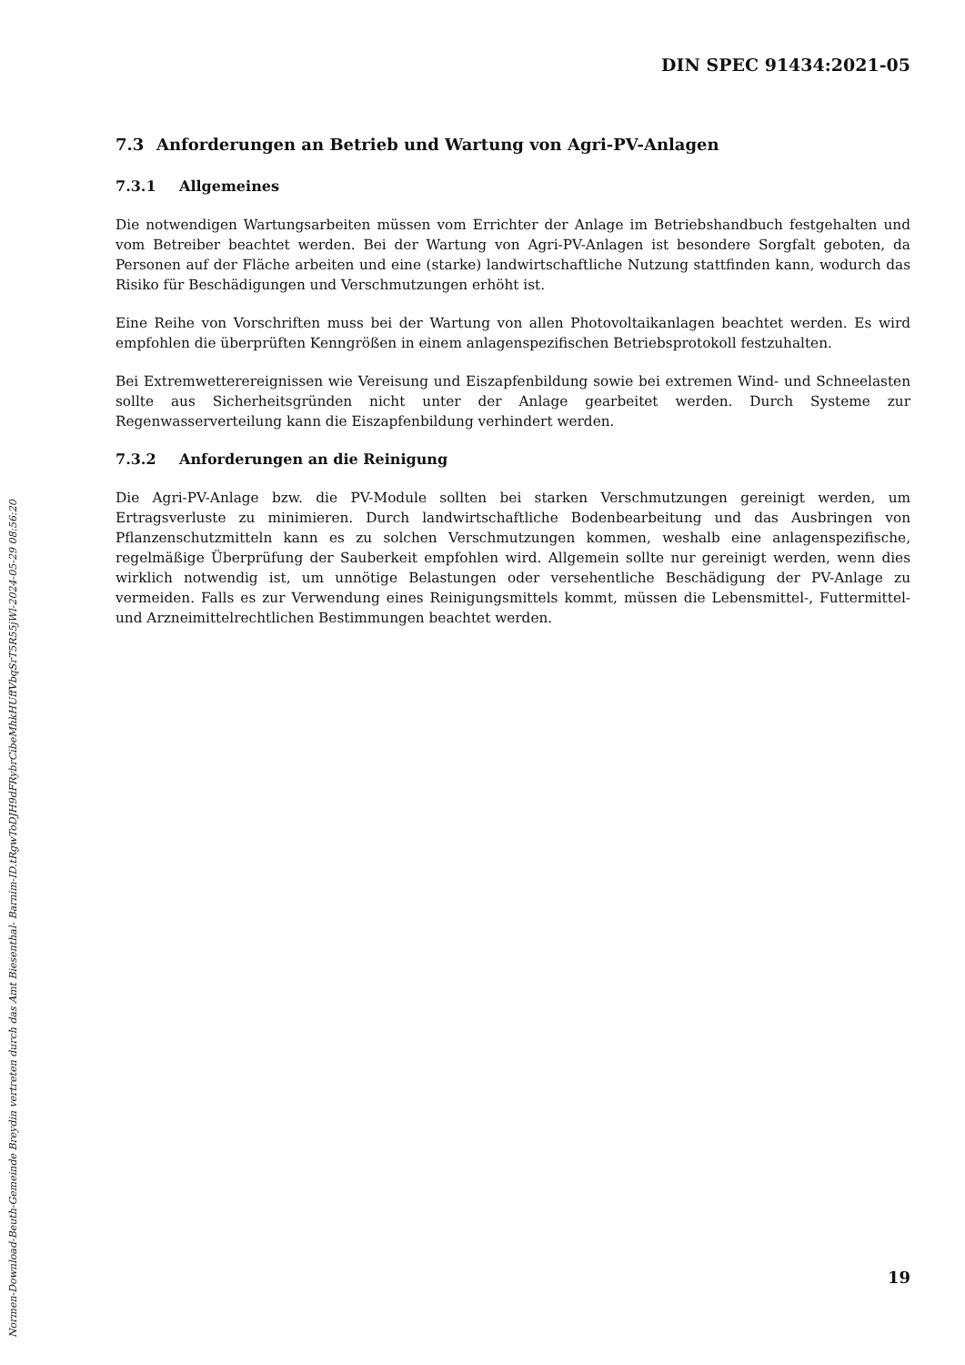DIN SPEC 91434:2021-05
7.3 Anforderungen an Betrieb und Wartung von Agri-PV-Anlagen
7.3.1 Allgemeines
Die notwendigen Wartungsarbeiten müssen vom Errichter der Anlage im Betriebshandbuch festgehalten und vom Betreiber beachtet werden. Bei der Wartung von Agri-PV-Anlagen ist besondere Sorgfalt geboten, da Personen auf der Fläche arbeiten und eine (starke) landwirtschaftliche Nutzung stattfinden kann, wodurch das Risiko für Beschädigungen und Verschmutzungen erhöht ist.
Eine Reihe von Vorschriften muss bei der Wartung von allen Photovoltaikanlagen beachtet werden. Es wird empfohlen die überprüften Kenngrößen in einem anlagenspezifischen Betriebsprotokoll festzuhalten.
Bei Extremwetterereignissen wie Vereisung und Eiszapfenbildung sowie bei extremen Wind- und Schneelasten sollte aus Sicherheitsgründen nicht unter der Anlage gearbeitet werden. Durch Systeme zur Regenwasserverteilung kann die Eiszapfenbildung verhindert werden.
7.3.2 Anforderungen an die Reinigung
Die Agri-PV-Anlage bzw. die PV-Module sollten bei starken Verschmutzungen gereinigt werden, um Ertragsverluste zu minimieren. Durch landwirtschaftliche Bodenbearbeitung und das Ausbringen von Pflanzenschutzmitteln kann es zu solchen Verschmutzungen kommen, weshalb eine anlagenspezifische, regelmäßige Überprüfung der Sauberkeit empfohlen wird. Allgemein sollte nur gereinigt werden, wenn dies wirklich notwendig ist, um unnötige Belastungen oder versehentliche Beschädigung der PV-Anlage zu vermeiden. Falls es zur Verwendung eines Reinigungsmittels kommt, müssen die Lebensmittel-, Futtermittel- und Arzneimittelrechtlichen Bestimmungen beachtet werden.
Normen-Download-Beuth-Gemeinde Breydin vertreten durch das Amt Biesenthal- Barnim-ID.tRgwToDJH9dFRybrCibeMhkHUffVbqSrT5R55jWl-2024-05-29 08:56:20
19